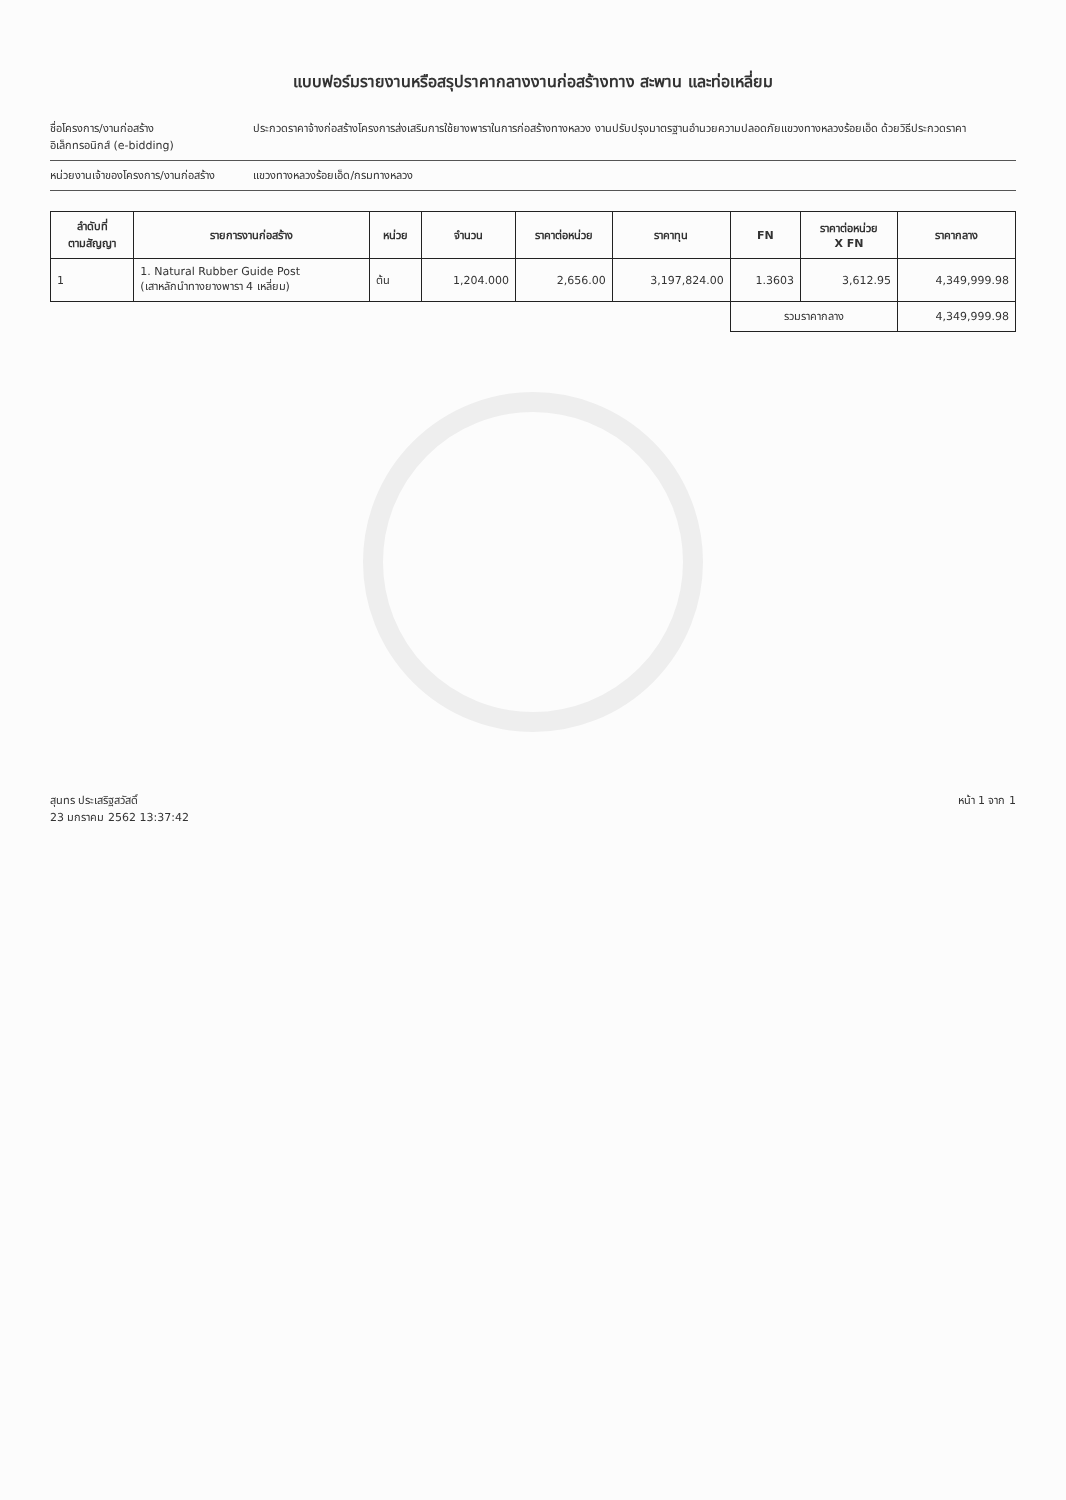แบบฟอร์มรายงานหรือสรุปราคากลางงานก่อสร้างทาง สะพาน และท่อเหลี่ยม
ชื่อโครงการ/งานก่อสร้าง ประกวดราคาจ้างก่อสร้างโครงการส่งเสริมการใช้ยางพาราในการก่อสร้างทางหลวง งานปรับปรุงมาตรฐานอำนวยความปลอดภัยแขวงทางหลวงร้อยเอ็ด ด้วยวิธีประกวดราคาอิเล็กทรอนิกส์ (e-bidding)
หน่วยงานเจ้าของโครงการ/งานก่อสร้าง แขวงทางหลวงร้อยเอ็ด/กรมทางหลวง
| ลำดับที่ ตามสัญญา | รายการงานก่อสร้าง | หน่วย | จำนวน | ราคาต่อหน่วย | ราคาทุน | FN | ราคาต่อหน่วย X FN | ราคากลาง |
| --- | --- | --- | --- | --- | --- | --- | --- | --- |
| 1 | 1. Natural Rubber Guide Post (เสาหลักนำทางยางพารา 4 เหลี่ยม) | ต้น | 1,204.000 | 2,656.00 | 3,197,824.00 | 1.3603 | 3,612.95 | 4,349,999.98 |
| | | | | | | รวมราคากลาง | | 4,349,999.98 |
สุนทร ประเสริฐสวัสดิ์
23 มกราคม 2562 13:37:42
หน้า 1 จาก 1